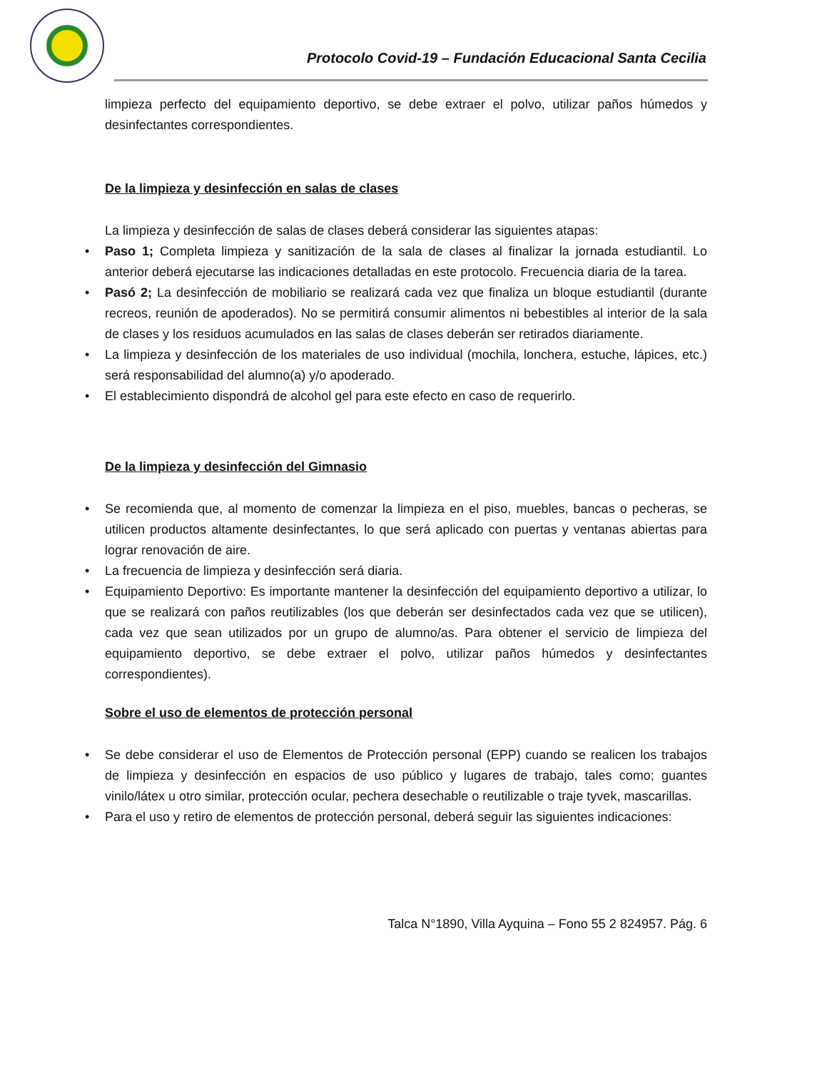Protocolo Covid-19 – Fundación Educacional Santa Cecilia
limpieza perfecto del equipamiento deportivo, se debe extraer el polvo, utilizar paños húmedos y desinfectantes correspondientes.
De la limpieza y desinfección en salas de clases
La limpieza y desinfección de salas de clases deberá considerar las siguientes atapas:
• Paso 1; Completa limpieza y sanitización de la sala de clases al finalizar la jornada estudiantil. Lo anterior deberá ejecutarse las indicaciones detalladas en este protocolo. Frecuencia diaria de la tarea.
• Pasó 2; La desinfección de mobiliario se realizará cada vez que finaliza un bloque estudiantil (durante recreos, reunión de apoderados). No se permitirá consumir alimentos ni bebestibles al interior de la sala de clases y los residuos acumulados en las salas de clases deberán ser retirados diariamente.
• La limpieza y desinfección de los materiales de uso individual (mochila, lonchera, estuche, lápices, etc.) será responsabilidad del alumno(a) y/o apoderado.
• El establecimiento dispondrá de alcohol gel para este efecto en caso de requerirlo.
De la limpieza y desinfección del Gimnasio
• Se recomienda que, al momento de comenzar la limpieza en el piso, muebles, bancas o pecheras, se utilicen productos altamente desinfectantes, lo que será aplicado con puertas y ventanas abiertas para lograr renovación de aire.
• La frecuencia de limpieza y desinfección será diaria.
• Equipamiento Deportivo: Es importante mantener la desinfección del equipamiento deportivo a utilizar, lo que se realizará con paños reutilizables (los que deberán ser desinfectados cada vez que se utilicen), cada vez que sean utilizados por un grupo de alumno/as. Para obtener el servicio de limpieza del equipamiento deportivo, se debe extraer el polvo, utilizar paños húmedos y desinfectantes correspondientes).
Sobre el uso de elementos de protección personal
• Se debe considerar el uso de Elementos de Protección personal (EPP) cuando se realicen los trabajos de limpieza y desinfección en espacios de uso público y lugares de trabajo, tales como; guantes vinilo/látex u otro similar, protección ocular, pechera desechable o reutilizable o traje tyvek, mascarillas.
• Para el uso y retiro de elementos de protección personal, deberá seguir las siguientes indicaciones:
Talca N°1890, Villa Ayquina – Fono 55 2 824957. Pág. 6